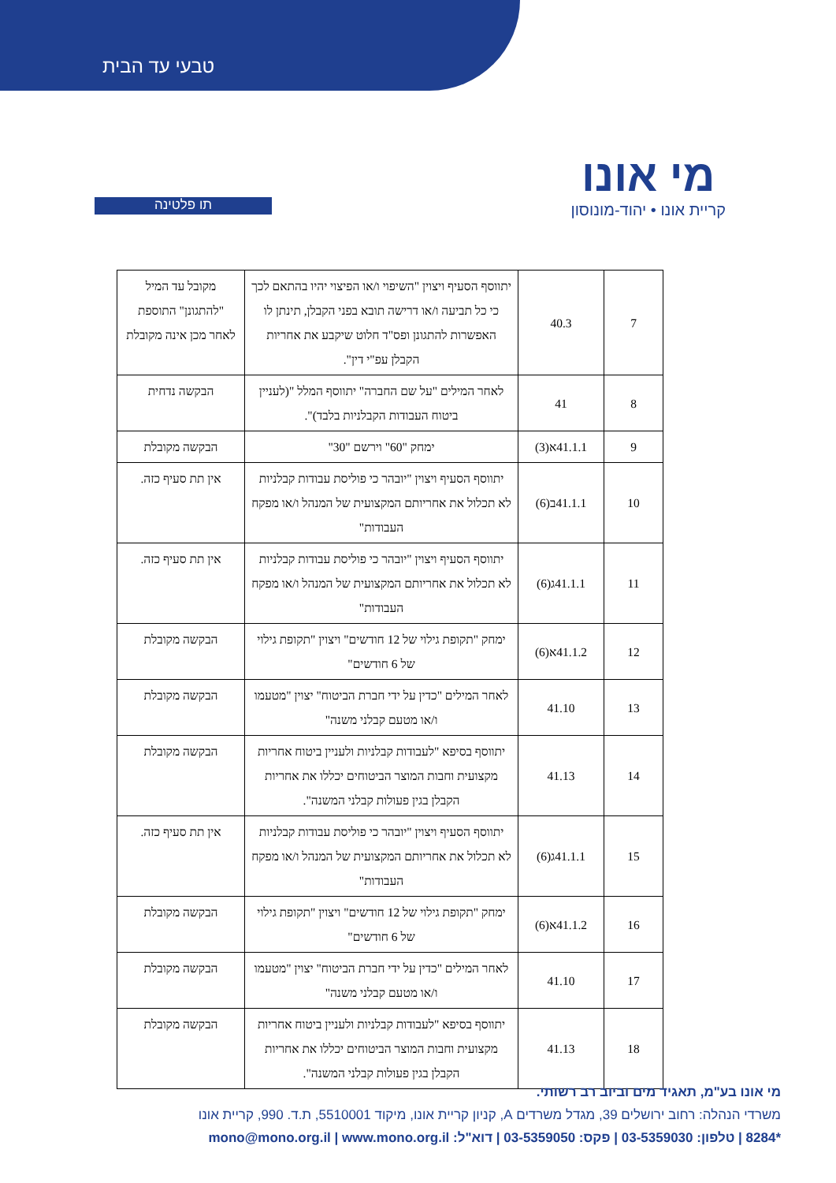טבעי עד הבית
מי אונו
קריית אונו • יהוד-מונוסון
תו פלטינה
| 7 | 40.3 | יתווסף הסעיף ויצוין "השיפוי ו/או הפיצוי יהיו בהתאם לכך כי כל תביעה ו/או דרישה תובא בפני הקבלן, תינתן לו האפשרות להתגונן ופס"ד חלוט שיקבע את אחריות הקבלן עפ"י דין". | מקובל עד המיל "להתגונן" התוספת לאחר מכן אינה מקובלת |
| 8 | 41 | לאחר המילים "על שם החברה" יתווסף המלל "(לעניין ביטוח העבודות הקבלניות בלבד)". | הבקשה נדחית |
| 9 | 41.1.1א(3) | ימחק "60" וירשם "30" | הבקשה מקובלת |
| 10 | 41.1.1ב(6) | יתווסף הסעיף ויצוין "יובהר כי פוליסת עבודות קבלניות לא תכלול את אחריותם המקצועית של המנהל ו/או מפקח העבודות" | אין תת סעיף כזה. |
| 11 | 41.1.1ג(6) | יתווסף הסעיף ויצוין "יובהר כי פוליסת עבודות קבלניות לא תכלול את אחריותם המקצועית של המנהל ו/או מפקח העבודות" | אין תת סעיף כזה. |
| 12 | 41.1.2א(6) | ימחק "תקופת גילוי של 12 חודשים" ויצוין "תקופת גילוי של 6 חודשים" | הבקשה מקובלת |
| 13 | 41.10 | לאחר המילים "כדין על ידי חברת הביטוח" יצוין "מטעמו ו/או מטעם קבלני משנה" | הבקשה מקובלת |
| 14 | 41.13 | יתווסף בסיפא "לעבודות קבלניות ולעניין ביטוח אחריות מקצועית וחבות המוצר הביטוחים יכללו את אחריות הקבלן בגין פעולות קבלני המשנה". | הבקשה מקובלת |
| 15 | 41.1.1ג(6) | יתווסף הסעיף ויצוין "יובהר כי פוליסת עבודות קבלניות לא תכלול את אחריותם המקצועית של המנהל ו/או מפקח העבודות" | אין תת סעיף כזה. |
| 16 | 41.1.2א(6) | ימחק "תקופת גילוי של 12 חודשים" ויצוין "תקופת גילוי של 6 חודשים" | הבקשה מקובלת |
| 17 | 41.10 | לאחר המילים "כדין על ידי חברת הביטוח" יצוין "מטעמו ו/או מטעם קבלני משנה" | הבקשה מקובלת |
| 18 | 41.13 | יתווסף בסיפא "לעבודות קבלניות ולעניין ביטוח אחריות מקצועית וחבות המוצר הביטוחים יכללו את אחריות הקבלן בגין פעולות קבלני המשנה". | הבקשה מקובלת |
מי אונו בע"מ, תאגיד מים וביוב רב רשותי.
משרדי הנהלה: רחוב ירושלים 39, מגדל משרדים A, קניון קריית אונו, מיקוד 5510001, ת.ד. 990, קריית אונו
*8284 | טלפון: 03-5359030 | פקס: 03-5359050 | דוא"ל: mono@mono.org.il | www.mono.org.il